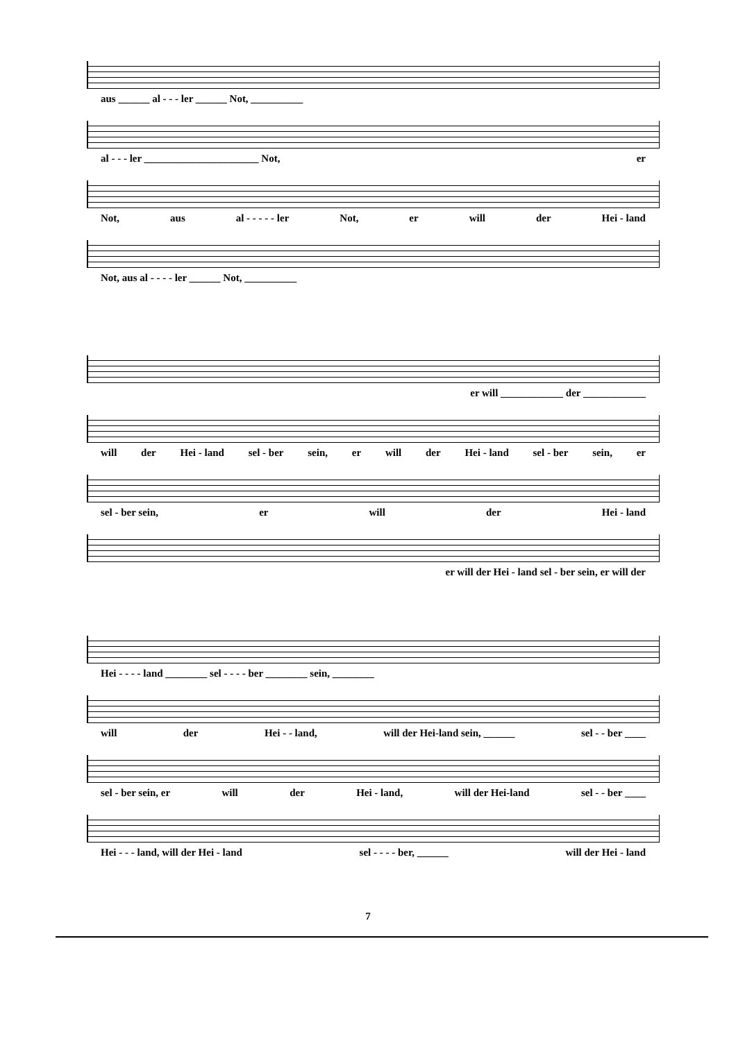aus ______ al - - - ler ______ Not, __________
al - - - ler ______________________ Not, er
Not, aus al - - - - - ler Not, er will der Hei - land
Not, aus al - - - - ler ______ Not, __________
er will ____________ der ____________
will der Hei - land sel - ber sein, er will der Hei - land sel - ber sein, er
sel - ber sein, er will der Hei - land
er will der Hei - land sel - ber sein, er will der
Hei - - - - land ________ sel - - - - ber ________ sein, ________
will der Hei - - land, will der Hei-land sein, ______ sel - - ber ____
sel - ber sein, er will der Hei - land, will der Hei-land sel - - ber ____
Hei - - - land, will der Hei - land sel - - - - ber, ______ will der Hei - land
7